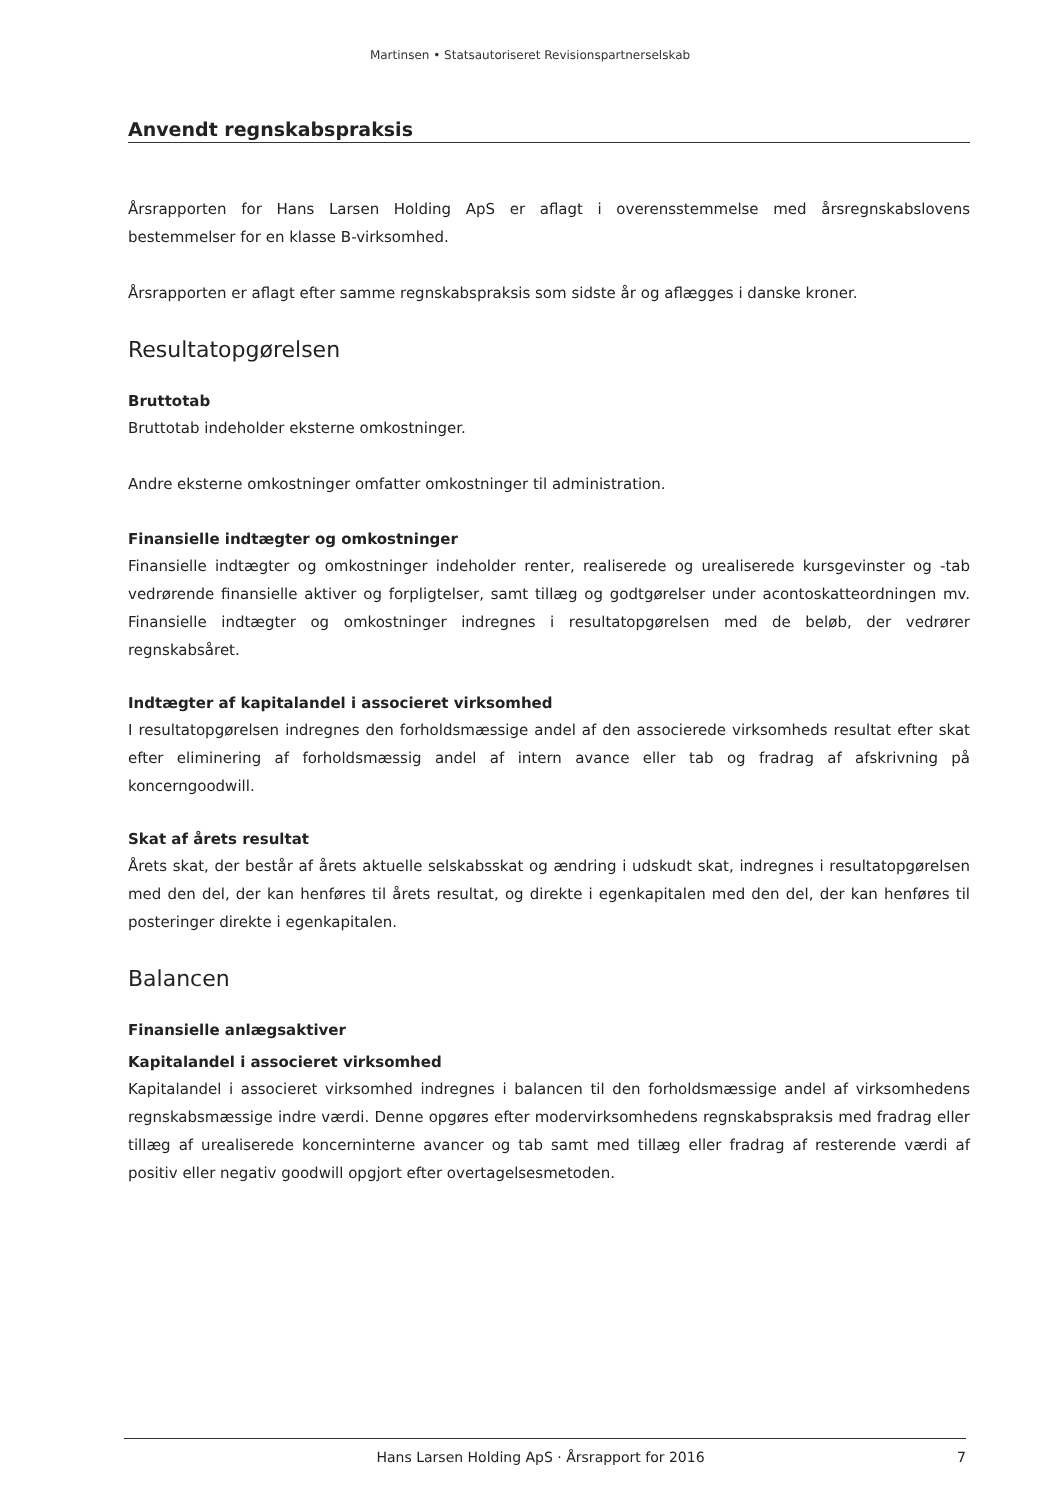Martinsen • Statsautoriseret Revisionspartnerselskab
Anvendt regnskabspraksis
Årsrapporten for Hans Larsen Holding ApS er aflagt i overensstemmelse med årsregnskabslovens bestemmelser for en klasse B-virksomhed.
Årsrapporten er aflagt efter samme regnskabspraksis som sidste år og aflægges i danske kroner.
Resultatopgørelsen
Bruttotab
Bruttotab indeholder eksterne omkostninger.
Andre eksterne omkostninger omfatter omkostninger til administration.
Finansielle indtægter og omkostninger
Finansielle indtægter og omkostninger indeholder renter, realiserede og urealiserede kursgevinster og -tab vedrørende finansielle aktiver og forpligtelser, samt tillæg og godtgørelser under acontoskatteordningen mv. Finansielle indtægter og omkostninger indregnes i resultatopgørelsen med de beløb, der vedrører regnskabsåret.
Indtægter af kapitalandel i associeret virksomhed
I resultatopgørelsen indregnes den forholdsmæssige andel af den associerede virksomheds resultat efter skat efter eliminering af forholdsmæssig andel af intern avance eller tab og fradrag af afskrivning på koncerngoodwill.
Skat af årets resultat
Årets skat, der består af årets aktuelle selskabsskat og ændring i udskudt skat, indregnes i resultatopgørelsen med den del, der kan henføres til årets resultat, og direkte i egenkapitalen med den del, der kan henføres til posteringer direkte i egenkapitalen.
Balancen
Finansielle anlægsaktiver
Kapitalandel i associeret virksomhed
Kapitalandel i associeret virksomhed indregnes i balancen til den forholdsmæssige andel af virksomhedens regnskabsmæssige indre værdi. Denne opgøres efter modervirksomhedens regnskabspraksis med fradrag eller tillæg af urealiserede koncerninterne avancer og tab samt med tillæg eller fradrag af resterende værdi af positiv eller negativ goodwill opgjort efter overtagelsesmetoden.
Hans Larsen Holding ApS · Årsrapport for 2016 7